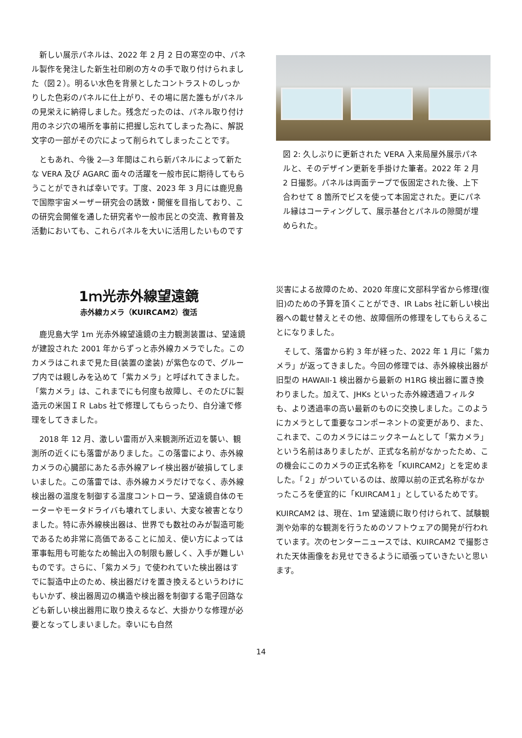新しい展示パネルは、2022 年 2 月 2 日の寒空の中、パネル製作を発注した新生社印刷の方々の手で取り付けられました（図２）。明るい水色を背景としたコントラストのしっかりした色彩のパネルに仕上がり、その場に居た誰もがパネルの見栄えに納得しました。残念だったのは、パネル取り付け用のネジ穴の場所を事前に把握し忘れてしまった為に、解説文字の一部がその穴によって削られてしまったことです。
　ともあれ、今後 2―3 年間はこれら新パネルによって新たな VERA 及び AGARC 面々の活躍を一般市民に期待してもらうことができれば幸いです。丁度、2023 年 3 月には鹿児島で国際宇宙メーザー研究会の誘致・開催を目指しており、この研究会開催を通した研究者や一般市民との交流、教育普及活動においても、これらパネルを大いに活用したいものです
図 2: 久しぶりに更新された VERA 入来局屋外展示パネルと、そのデザイン更新を手掛けた筆者。2022 年 2 月 2 日撮影。パネルは両面テープで仮固定された後、上下合わせて 8 箇所でビスを使って本固定された。更にパネル縁はコーティングして、展示基台とパネルの隙間が埋められた。
1ｍ光赤外線望遠鏡
赤外線カメラ（KUIRCAM2）復活
　鹿児島大学 1m 光赤外線望遠鏡の主力観測装置は、望遠鏡が建設された 2001 年からずっと赤外線カメラでした。このカメラはこれまで見た目(装置の塗装) が紫色なので、グループ内では親しみを込めて「紫カメラ」と呼ばれてきました。「紫カメラ」は、これまでにも何度も故障し、そのたびに製造元の米国ＩＲ Labs 社で修理してもらったり、自分達で修理をしてきました。
　2018 年 12 月、激しい雷雨が入来観測所近辺を襲い、観測所の近くにも落雷がありました。この落雷により、赤外線カメラの心臓部にあたる赤外線アレイ検出器が破損してしまいました。この落雷では、赤外線カメラだけでなく、赤外線検出器の温度を制御する温度コントローラ、望遠鏡自体のモーターやモータドライバも壊れてしまい、大変な被害となりました。特に赤外線検出器は、世界でも数社のみが製造可能であるため非常に高価であることに加え、使い方によっては軍事転用も可能なため輸出入の制限も厳しく、入手が難しいものです。さらに、「紫カメラ」で使われていた検出器はすでに製造中止のため、検出器だけを置き換えるというわけにもいかず、検出器周辺の構造や検出器を制御する電子回路なども新しい検出器用に取り換えるなど、大掛かりな修理が必要となってしまいました。幸いにも自然
災害による故障のため、2020 年度に文部科学省から修理(復旧)のための予算を頂くことができ、IR Labs 社に新しい検出器への載せ替えとその他、故障個所の修理をしてもらえることになりました。
　そして、落雷から約 3 年が経った、2022 年 1 月に「紫カメラ」が返ってきました。今回の修理では、赤外線検出器が旧型の HAWAII-1 検出器から最新の H1RG 検出器に置き換わりました。加えて、JHKs といった赤外線透過フィルタも、より透過率の高い最新のものに交換しました。このようにカメラとして重要なコンポーネントの変更があり、また、これまで、このカメラにはニックネームとして「紫カメラ」という名前はありましたが、正式な名前がなかったため、この機会にこのカメラの正式名称を「KUIRCAM2」とを定めました。「２」がついているのは、故障以前の正式名称がなかったころを便宜的に「KUIRCAM１」としているためです。
KUIRCAM2 は、現在、1m 望遠鏡に取り付けられて、試験観測や効率的な観測を行うためのソフトウェアの開発が行われています。次のセンターニュースでは、KUIRCAM2 で撮影された天体画像をお見せできるように頑張っていきたいと思います。
14